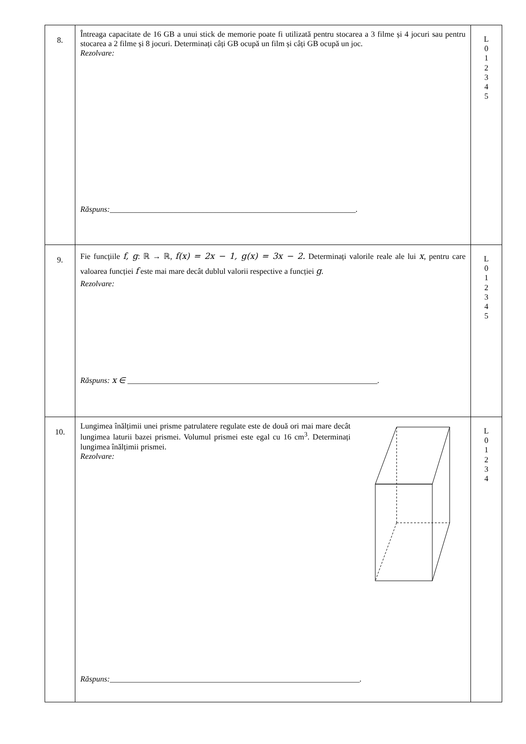| 8. | Întreaga capacitate de 16 GB a unui stick de memorie poate fi utilizată pentru stocarea a 3 filme și 4 jocuri sau pentru stocarea a 2 filme și 8 jocuri. Determinați câți GB ocupă un film și câți GB ocupă un joc. Rezolvare: Răspuns:______________________________________________________________. | L 0 1 2 3 4 5 |
| 9. | Fie funcțiile f, g : ℝ → ℝ, f(x) = 2x − 1, g(x) = 3x − 2. Determinați valorile reale ale lui x , pentru care valoarea funcției f este mai mare decât dublul valorii respective a funcției g . Rezolvare: Răspuns: x ∈ _______________________________________________________________. | L 0 1 2 3 4 5 |
| 10. | Lungimea înălțimii unei prisme patrulatere regulate este de două ori mai mare decât lungimea laturii bazei prismei. Volumul prismei este egal cu 16 cm<sup>3</sup>. Determinați lungimea înălțimii prismei. Rezolvare: Răspuns:_______________________________________________________________. | L 0 1 2 3 4 |